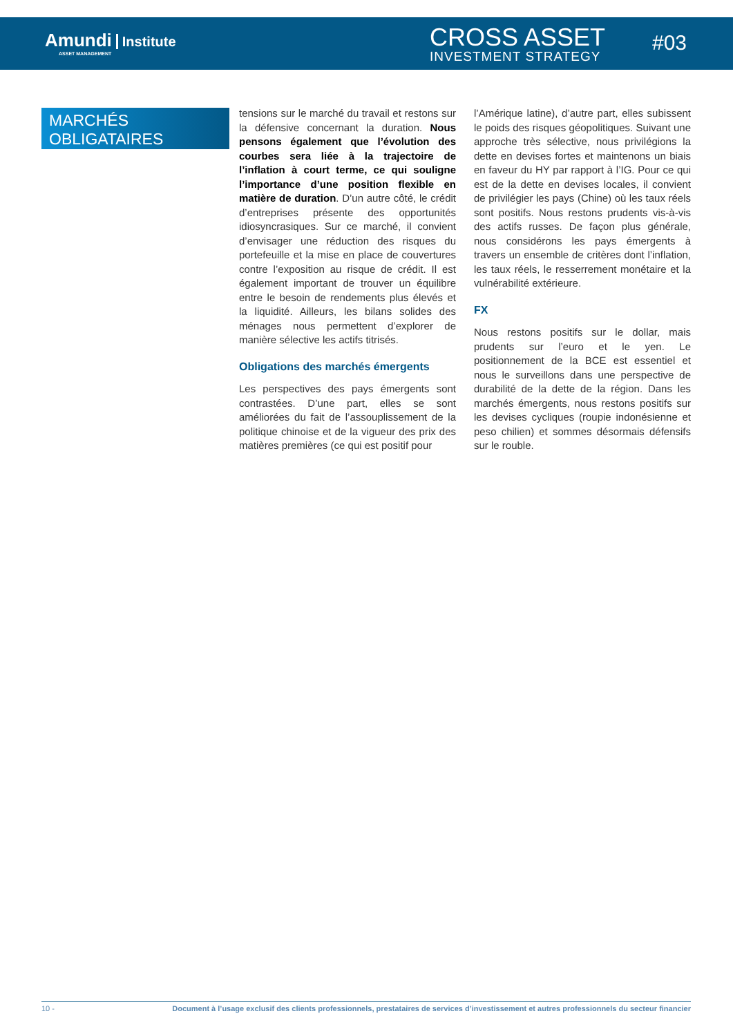Amundi Institute
ASSET MANAGEMENT
CROSS ASSET
INVESTMENT STRATEGY
#03
MARCHÉS
OBLIGATAIRES
tensions sur le marché du travail et restons sur la défensive concernant la duration. Nous pensons également que l’évolution des courbes sera liée à la trajectoire de l’inflation à court terme, ce qui souligne l’importance d’une position flexible en matière de duration. D’un autre côté, le crédit d’entreprises présente des opportunités idiosyncrasiques. Sur ce marché, il convient d’envisager une réduction des risques du portefeuille et la mise en place de couvertures contre l’exposition au risque de crédit. Il est également important de trouver un équilibre entre le besoin de rendements plus élevés et la liquidité. Ailleurs, les bilans solides des ménages nous permettent d’explorer de manière sélective les actifs titrisés.
Obligations des marchés émergents
Les perspectives des pays émergents sont contrastées. D’une part, elles se sont améliorées du fait de l’assouplissement de la politique chinoise et de la vigueur des prix des matières premières (ce qui est positif pour
l’Amérique latine), d’autre part, elles subissent le poids des risques géopolitiques. Suivant une approche très sélective, nous privilégions la dette en devises fortes et maintenons un biais en faveur du HY par rapport à l’IG. Pour ce qui est de la dette en devises locales, il convient de privilégier les pays (Chine) où les taux réels sont positifs. Nous restons prudents vis-à-vis des actifs russes. De façon plus générale, nous considérons les pays émergents à travers un ensemble de critères dont l’inflation, les taux réels, le resserrement monétaire et la vulnérabilité extérieure.
FX
Nous restons positifs sur le dollar, mais prudents sur l’euro et le yen. Le positionnement de la BCE est essentiel et nous le surveillons dans une perspective de durabilité de la dette de la région. Dans les marchés émergents, nous restons positifs sur les devises cycliques (roupie indonésienne et peso chilien) et sommes désormais défensifs sur le rouble.
10 - Document à l’usage exclusif des clients professionnels, prestataires de services d’investissement et autres professionnels du secteur financier